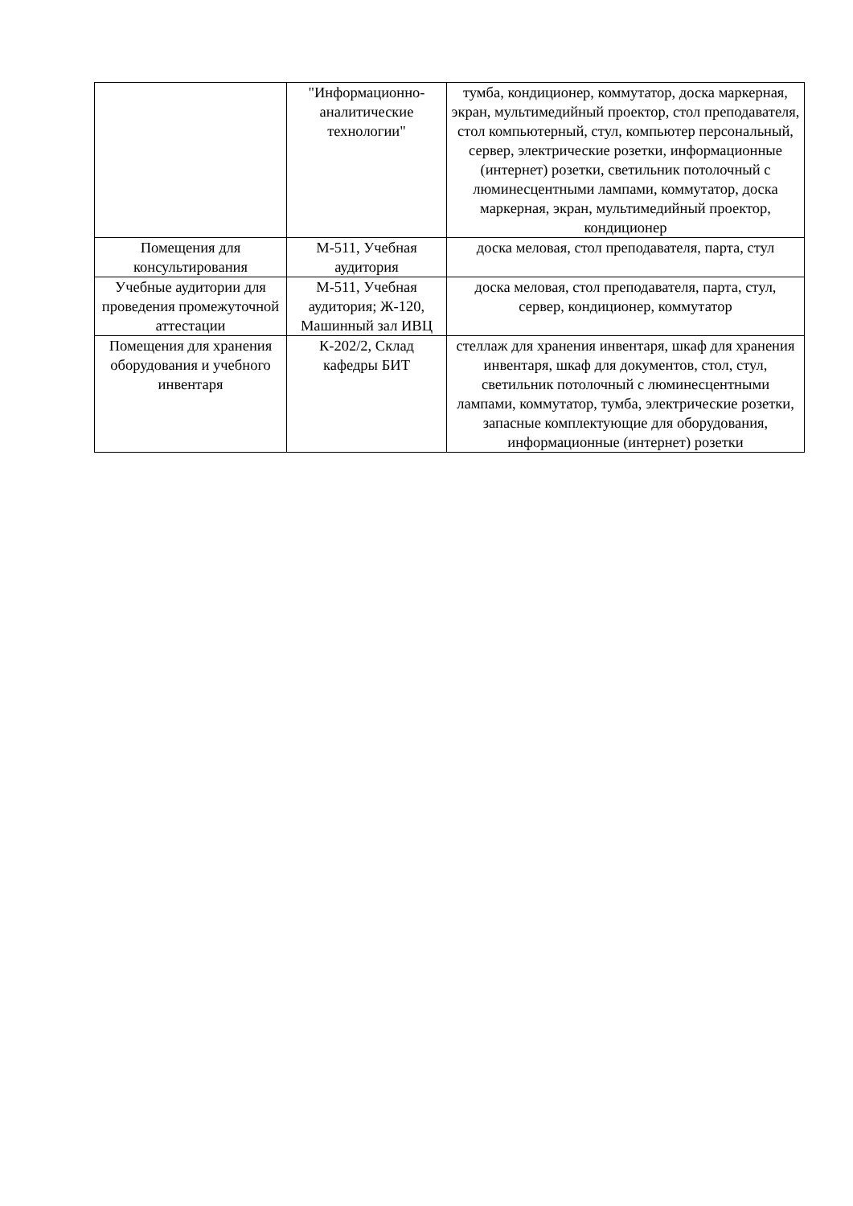| | "Информационно-аналитические технологии" | тумба, кондиционер, коммутатор, доска маркерная, экран, мультимедийный проектор, стол преподавателя, стол компьютерный, стул, компьютер персональный, сервер, электрические розетки, информационные (интернет) розетки, светильник потолочный с люминесцентными лампами, коммутатор, доска маркерная, экран, мультимедийный проектор, кондиционер |
| Помещения для консультирования | М-511, Учебная аудитория | доска меловая, стол преподавателя, парта, стул |
| Учебные аудитории для проведения промежуточной аттестации | М-511, Учебная аудитория; Ж-120, Машинный зал ИВЦ | доска меловая, стол преподавателя, парта, стул, сервер, кондиционер, коммутатор |
| Помещения для хранения оборудования и учебного инвентаря | К-202/2, Склад кафедры БИТ | стеллаж для хранения инвентаря, шкаф для хранения инвентаря, шкаф для документов, стол, стул, светильник потолочный с люминесцентными лампами, коммутатор, тумба, электрические розетки, запасные комплектующие для оборудования, информационные (интернет) розетки |